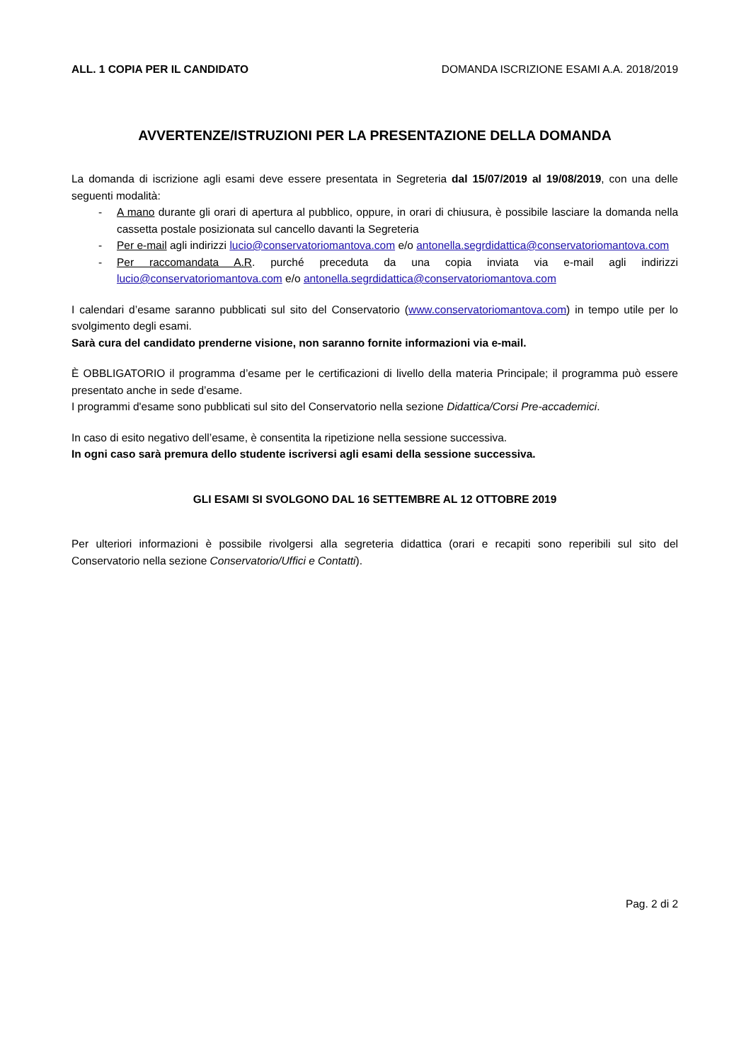ALL. 1 COPIA PER IL CANDIDATO DOMANDA ISCRIZIONE ESAMI A.A. 2018/2019
AVVERTENZE/ISTRUZIONI PER LA PRESENTAZIONE DELLA DOMANDA
La domanda di iscrizione agli esami deve essere presentata in Segreteria dal 15/07/2019 al 19/08/2019, con una delle seguenti modalità:
- A mano durante gli orari di apertura al pubblico, oppure, in orari di chiusura, è possibile lasciare la domanda nella cassetta postale posizionata sul cancello davanti la Segreteria
- Per e-mail agli indirizzi lucio@conservatoriomantova.com e/o antonella.segrdidattica@conservatoriomantova.com
- Per raccomandata A.R. purché preceduta da una copia inviata via e-mail agli indirizzi lucio@conservatoriomantova.com e/o antonella.segrdidattica@conservatoriomantova.com
I calendari d’esame saranno pubblicati sul sito del Conservatorio (www.conservatoriomantova.com) in tempo utile per lo svolgimento degli esami.
Sarà cura del candidato prenderne visione, non saranno fornite informazioni via e-mail.
È OBBLIGATORIO il programma d’esame per le certificazioni di livello della materia Principale; il programma può essere presentato anche in sede d’esame.
I programmi d'esame sono pubblicati sul sito del Conservatorio nella sezione Didattica/Corsi Pre-accademici.
In caso di esito negativo dell’esame, è consentita la ripetizione nella sessione successiva.
In ogni caso sarà premura dello studente iscriversi agli esami della sessione successiva.
GLI ESAMI SI SVOLGONO DAL 16 SETTEMBRE AL 12 OTTOBRE 2019
Per ulteriori informazioni è possibile rivolgersi alla segreteria didattica (orari e recapiti sono reperibili sul sito del Conservatorio nella sezione Conservatorio/Uffici e Contatti).
Pag. 2 di 2